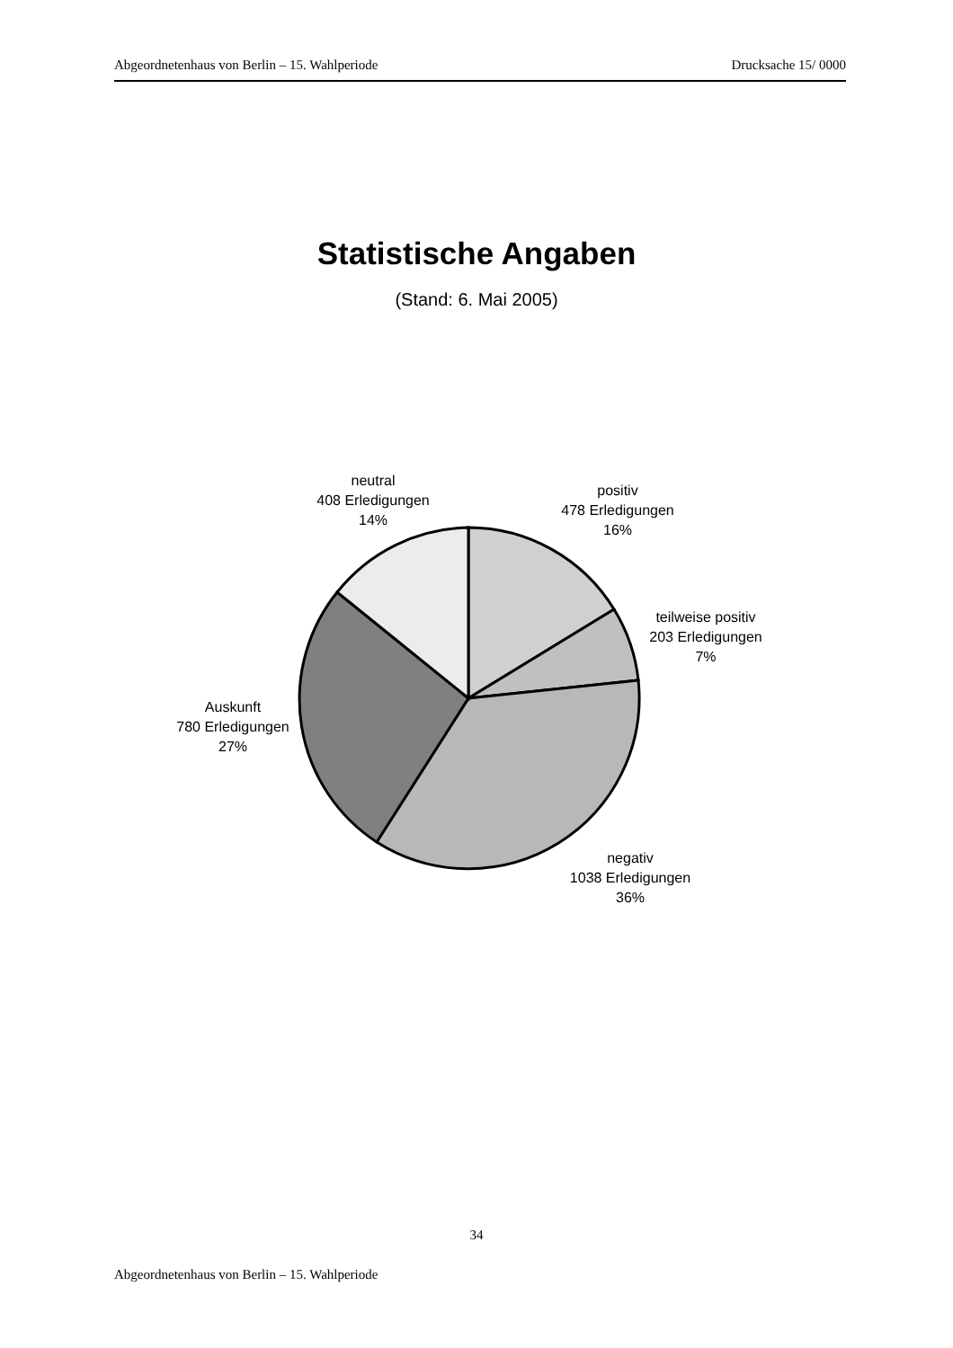Abgeordnetenhaus von Berlin – 15. Wahlperiode Drucksache 15/ 0000
Statistische Angaben
(Stand: 6. Mai 2005)
neutral
408 Erledigungen
14%
positiv
478 Erledigungen
16%
teilweise positiv
203 Erledigungen
7%
Auskunft
780 Erledigungen
27%
negativ
1038 Erledigungen
36%
34
Abgeordnetenhaus von Berlin – 15. Wahlperiode